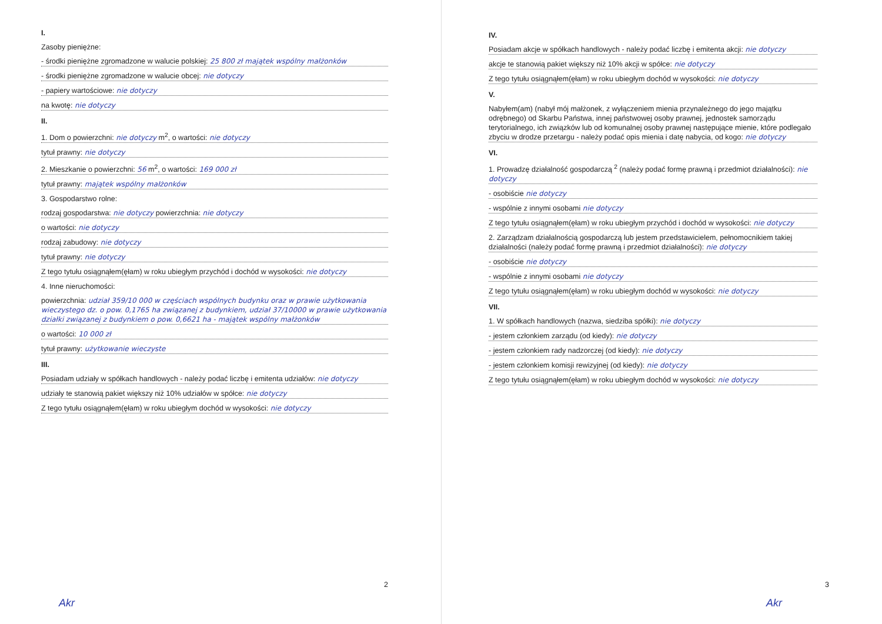I.
Zasoby pieniężne:
- środki pieniężne zgromadzone w walucie polskiej: 25 800 zł majątek wspólny małżonków
- środki pieniężne zgromadzone w walucie obcej: nie dotyczy
- papiery wartościowe: nie dotyczy
na kwotę: nie dotyczy
II.
1. Dom o powierzchni: nie dotyczy m<sup>2</sup>, o wartości: nie dotyczy
tytuł prawny: nie dotyczy
2. Mieszkanie o powierzchni: 56 m<sup>2</sup>, o wartości: 169 000 zł
tytuł prawny: majątek wspólny małżonków
3. Gospodarstwo rolne:
rodzaj gospodarstwa: nie dotyczy powierzchnia: nie dotyczy
o wartości: nie dotyczy
rodzaj zabudowy: nie dotyczy
tytuł prawny: nie dotyczy
Z tego tytułu osiągnąłem(ęłam) w roku ubiegłym przychód i dochód w wysokości: nie dotyczy
4. Inne nieruchomości:
powierzchnia: udział 359/10 000 w częściach wspólnych budynku oraz w prawie użytkowania wieczystego dz. o pow. 0,1765 ha związanej z budynkiem, udział 37/10000 w prawie użytkowania działki związanej z budynkiem o pow. 0,6621 ha - majątek wspólny małżonków
o wartości: 10 000 zł
tytuł prawny: użytkowanie wieczyste
III.
Posiadam udziały w spółkach handlowych - należy podać liczbę i emitenta udziałów: nie dotyczy
udziały te stanowią pakiet większy niż 10% udziałów w spółce: nie dotyczy
Z tego tytułu osiągnąłem(ęłam) w roku ubiegłym dochód w wysokości: nie dotyczy
2
Akr
IV.
Posiadam akcje w spółkach handlowych - należy podać liczbę i emitenta akcji: nie dotyczy
akcje te stanowią pakiet większy niż 10% akcji w spółce: nie dotyczy
Z tego tytułu osiągnąłem(ęłam) w roku ubiegłym dochód w wysokości: nie dotyczy
V.
Nabyłem(am) (nabył mój małżonek, z wyłączeniem mienia przynależnego do jego majątku odrębnego) od Skarbu Państwa, innej państwowej osoby prawnej, jednostek samorządu terytorialnego, ich związków lub od komunalnej osoby prawnej następujące mienie, które podlegało zbyciu w drodze przetargu - należy podać opis mienia i datę nabycia, od kogo: nie dotyczy
VI.
1. Prowadzę działalność gospodarczą <sup>2</sup> (należy podać formę prawną i przedmiot działalności): nie dotyczy
- osobiście nie dotyczy
- wspólnie z innymi osobami nie dotyczy
Z tego tytułu osiągnąłem(ęłam) w roku ubiegłym przychód i dochód w wysokości: nie dotyczy
2. Zarządzam działalnością gospodarczą lub jestem przedstawicielem, pełnomocnikiem takiej działalności (należy podać formę prawną i przedmiot działalności): nie dotyczy
- osobiście nie dotyczy
- wspólnie z innymi osobami nie dotyczy
Z tego tytułu osiągnąłem(ęłam) w roku ubiegłym dochód w wysokości: nie dotyczy
VII.
1. W spółkach handlowych (nazwa, siedziba spółki): nie dotyczy
- jestem członkiem zarządu (od kiedy): nie dotyczy
- jestem członkiem rady nadzorczej (od kiedy): nie dotyczy
- jestem członkiem komisji rewizyjnej (od kiedy): nie dotyczy
Z tego tytułu osiągnąłem(ęłam) w roku ubiegłym dochód w wysokości: nie dotyczy
3
Akr